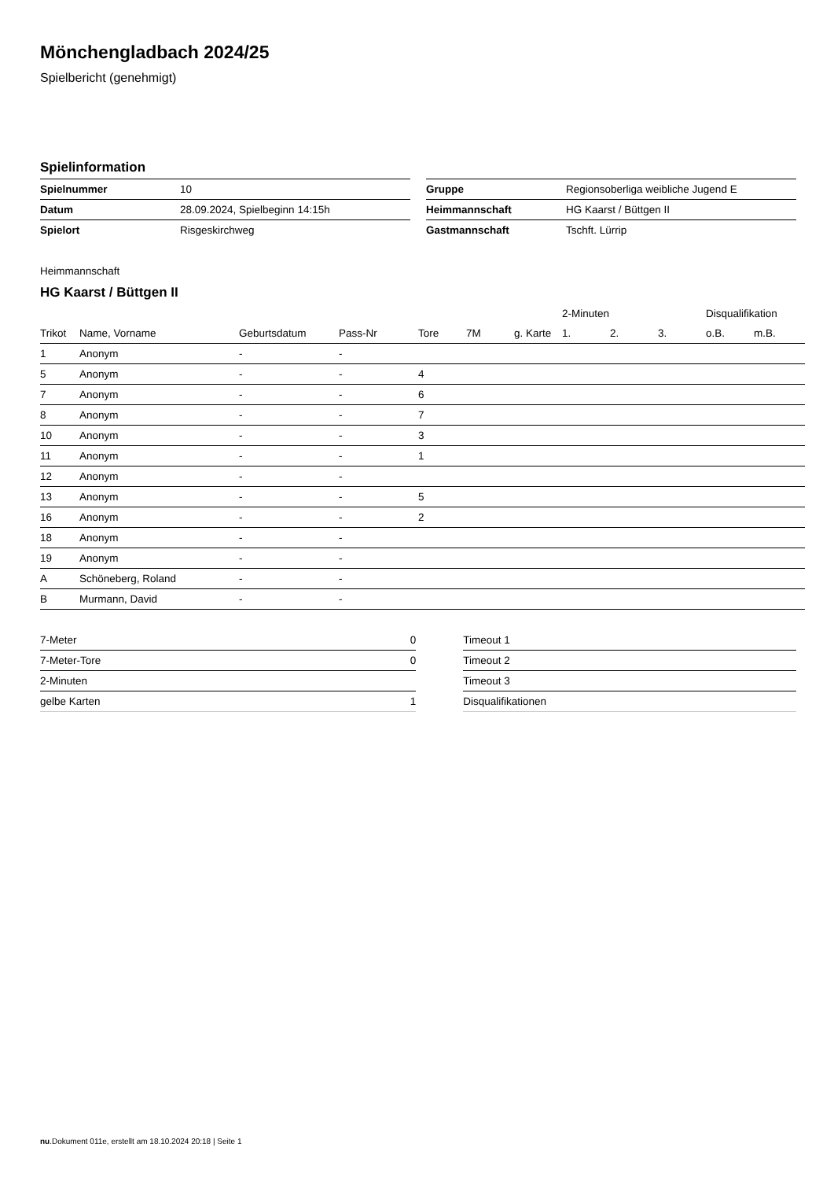Mönchengladbach 2024/25
Spielbericht (genehmigt)
Spielinformation
| Spielnummer | 10 |
| Datum | 28.09.2024, Spielbeginn 14:15h |
| Spielort | Risgeskirchweg |
| Gruppe | Regionsoberliga weibliche Jugend E |
| Heimmannschaft | HG Kaarst / Büttgen II |
| Gastmannschaft | Tschft. Lürrip |
Heimmannschaft
HG Kaarst / Büttgen II
| | | | | | | | 2-Minuten | | | Disqualifikation | |
| --- | --- | --- | --- | --- | --- | --- | --- | --- | --- | --- | --- |
| Trikot | Name, Vorname | Geburtsdatum | Pass-Nr | Tore | 7M | g. Karte | 1. | 2. | 3. | o.B. | m.B. |
| 1 | Anonym | - | - | | | | | | | | |
| 5 | Anonym | - | - | 4 | | | | | | | |
| 7 | Anonym | - | - | 6 | | | | | | | |
| 8 | Anonym | - | - | 7 | | | | | | | |
| 10 | Anonym | - | - | 3 | | | | | | | |
| 11 | Anonym | - | - | 1 | | | | | | | |
| 12 | Anonym | - | - | | | | | | | | |
| 13 | Anonym | - | - | 5 | | | | | | | |
| 16 | Anonym | - | - | 2 | | | | | | | |
| 18 | Anonym | - | - | | | | | | | | |
| 19 | Anonym | - | - | | | | | | | | |
| A | Schöneberg, Roland | - | - | | | | | | | | |
| B | Murmann, David | - | - | | | | | | | | |
| 7-Meter | 0 |
| 7-Meter-Tore | 0 |
| 2-Minuten | |
| gelbe Karten | 1 |
| Timeout 1 |
| Timeout 2 |
| Timeout 3 |
| Disqualifikationen |
nu.Dokument 011e, erstellt am 18.10.2024 20:18 | Seite 1